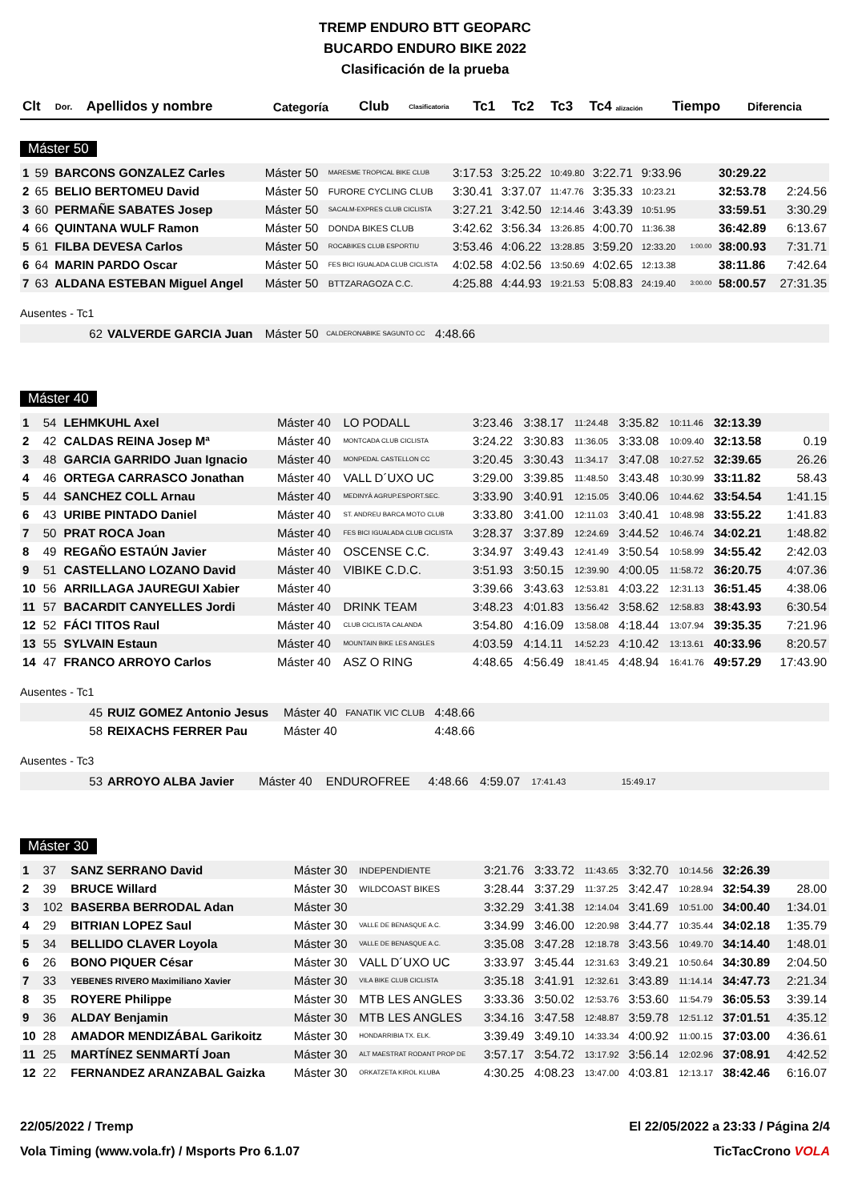TREMP ENDURO BTT GEOPARC
BUCARDO ENDURO BIKE 2022
Clasificación de la prueba
| Clt | Dor. | Apellidos y nombre | Categoría | Club | Clasificatoria | Tc1 | Tc2 | Tc3 | Tc4 alización | Tiempo | Diferencia |
| --- | --- | --- | --- | --- | --- | --- | --- | --- | --- | --- | --- |
Máster 50
| 1 | 59 | BARCONS GONZALEZ Carles | Máster 50 | MARESME TROPICAL BIKE CLUB | 3:17.53 | 3:25.22 | 10:49.80 | 3:22.71 | 9:33.96 | | 30:29.22 | |
| 2 | 65 | BELIO BERTOMEU David | Máster 50 | FURORE CYCLING CLUB | 3:30.41 | 3:37.07 | 11:47.76 | 3:35.33 | 10:23.21 | | 32:53.78 | 2:24.56 |
| 3 | 60 | PERMAÑE SABATES Josep | Máster 50 | SACALM-EXPRES CLUB CICLISTA | 3:27.21 | 3:42.50 | 12:14.46 | 3:43.39 | 10:51.95 | | 33:59.51 | 3:30.29 |
| 4 | 66 | QUINTANA WULF Ramon | Máster 50 | DONDA BIKES CLUB | 3:42.62 | 3:56.34 | 13:26.85 | 4:00.70 | 11:36.38 | | 36:42.89 | 6:13.67 |
| 5 | 61 | FILBA DEVESA Carlos | Máster 50 | ROCABIKES CLUB ESPORTIU | 3:53.46 | 4:06.22 | 13:28.85 | 3:59.20 | 12:33.20 | 1:00.00 | 38:00.93 | 7:31.71 |
| 6 | 64 | MARIN PARDO Oscar | Máster 50 | FES BICI IGUALADA CLUB CICLISTA | 4:02.58 | 4:02.56 | 13:50.69 | 4:02.65 | 12:13.38 | | 38:11.86 | 7:42.64 |
| 7 | 63 | ALDANA ESTEBAN Miguel Angel | Máster 50 | BTTZARAGOZA C.C. | 4:25.88 | 4:44.93 | 19:21.53 | 5:08.83 | 24:19.40 | 3:00.00 | 58:00.57 | 27:31.35 |
Ausentes - Tc1
| 62 | VALVERDE GARCIA Juan | Máster 50 | CALDERONABIKE SAGUNTO CC | 4:48.66 | |
Máster 40
| 1 | 54 | LEHMKUHL Axel | Máster 40 | LO PODALL | 3:23.46 | 3:38.17 | 11:24.48 | 3:35.82 | 10:11.46 | 32:13.39 | |
| 2 | 42 | CALDAS REINA Josep Mª | Máster 40 | MONTCADA CLUB CICLISTA | 3:24.22 | 3:30.83 | 11:36.05 | 3:33.08 | 10:09.40 | 32:13.58 | 0.19 |
| 3 | 48 | GARCIA GARRIDO Juan Ignacio | Máster 40 | MONPEDAL CASTELLON CC | 3:20.45 | 3:30.43 | 11:34.17 | 3:47.08 | 10:27.52 | 32:39.65 | 26.26 |
| 4 | 46 | ORTEGA CARRASCO Jonathan | Máster 40 | VALL D´UXO UC | 3:29.00 | 3:39.85 | 11:48.50 | 3:43.48 | 10:30.99 | 33:11.82 | 58.43 |
| 5 | 44 | SANCHEZ COLL Arnau | Máster 40 | MEDINYÀ AGRUP.ESPORT.SEC. | 3:33.90 | 3:40.91 | 12:15.05 | 3:40.06 | 10:44.62 | 33:54.54 | 1:41.15 |
| 6 | 43 | URIBE PINTADO Daniel | Máster 40 | ST. ANDREU BARCA MOTO CLUB | 3:33.80 | 3:41.00 | 12:11.03 | 3:40.41 | 10:48.98 | 33:55.22 | 1:41.83 |
| 7 | 50 | PRAT ROCA Joan | Máster 40 | FES BICI IGUALADA CLUB CICLISTA | 3:28.37 | 3:37.89 | 12:24.69 | 3:44.52 | 10:46.74 | 34:02.21 | 1:48.82 |
| 8 | 49 | REGAÑO ESTAÚN Javier | Máster 40 | OSCENSE C.C. | 3:34.97 | 3:49.43 | 12:41.49 | 3:50.54 | 10:58.99 | 34:55.42 | 2:42.03 |
| 9 | 51 | CASTELLANO LOZANO David | Máster 40 | VIBIKE C.D.C. | 3:51.93 | 3:50.15 | 12:39.90 | 4:00.05 | 11:58.72 | 36:20.75 | 4:07.36 |
| 10 | 56 | ARRILLAGA JAUREGUI Xabier | Máster 40 | | 3:39.66 | 3:43.63 | 12:53.81 | 4:03.22 | 12:31.13 | 36:51.45 | 4:38.06 |
| 11 | 57 | BACARDIT CANYELLES Jordi | Máster 40 | DRINK TEAM | 3:48.23 | 4:01.83 | 13:56.42 | 3:58.62 | 12:58.83 | 38:43.93 | 6:30.54 |
| 12 | 52 | FÁCI TITOS Raul | Máster 40 | CLUB CICLISTA CALANDA | 3:54.80 | 4:16.09 | 13:58.08 | 4:18.44 | 13:07.94 | 39:35.35 | 7:21.96 |
| 13 | 55 | SYLVAIN Estaun | Máster 40 | MOUNTAIN BIKE LES ANGLES | 4:03.59 | 4:14.11 | 14:52.23 | 4:10.42 | 13:13.61 | 40:33.96 | 8:20.57 |
| 14 | 47 | FRANCO ARROYO Carlos | Máster 40 | ASZ O RING | 4:48.65 | 4:56.49 | 18:41.45 | 4:48.94 | 16:41.76 | 49:57.29 | 17:43.90 |
Ausentes - Tc1
| 45 | RUIZ GOMEZ Antonio Jesus | Máster 40 | FANATIK VIC CLUB | 4:48.66 | |
| 58 | REIXACHS FERRER Pau | Máster 40 | | 4:48.66 | |
Ausentes - Tc3
| 53 | ARROYO ALBA Javier | Máster 40 | ENDUROFREE | 4:48.66 | 4:59.07 | 17:41.43 | | 15:49.17 | |
Máster 30
| 1 | 37 | SANZ SERRANO David | Máster 30 | INDEPENDIENTE | 3:21.76 | 3:33.72 | 11:43.65 | 3:32.70 | 10:14.56 | 32:26.39 | |
| 2 | 39 | BRUCE Willard | Máster 30 | WILDCOAST BIKES | 3:28.44 | 3:37.29 | 11:37.25 | 3:42.47 | 10:28.94 | 32:54.39 | 28.00 |
| 3 | 102 | BASERBA BERRODAL Adan | Máster 30 | | 3:32.29 | 3:41.38 | 12:14.04 | 3:41.69 | 10:51.00 | 34:00.40 | 1:34.01 |
| 4 | 29 | BITRIAN LOPEZ Saul | Máster 30 | VALLE DE BENASQUE A.C. | 3:34.99 | 3:46.00 | 12:20.98 | 3:44.77 | 10:35.44 | 34:02.18 | 1:35.79 |
| 5 | 34 | BELLIDO CLAVER Loyola | Máster 30 | VALLE DE BENASQUE A.C. | 3:35.08 | 3:47.28 | 12:18.78 | 3:43.56 | 10:49.70 | 34:14.40 | 1:48.01 |
| 6 | 26 | BONO PIQUER César | Máster 30 | VALL D´UXO UC | 3:33.97 | 3:45.44 | 12:31.63 | 3:49.21 | 10:50.64 | 34:30.89 | 2:04.50 |
| 7 | 33 | YEBENES RIVERO Maximiliano Xavier | Máster 30 | VILA BIKE CLUB CICLISTA | 3:35.18 | 3:41.91 | 12:32.61 | 3:43.89 | 11:14.14 | 34:47.73 | 2:21.34 |
| 8 | 35 | ROYERE Philippe | Máster 30 | MTB LES ANGLES | 3:33.36 | 3:50.02 | 12:53.76 | 3:53.60 | 11:54.79 | 36:05.53 | 3:39.14 |
| 9 | 36 | ALDAY Benjamin | Máster 30 | MTB LES ANGLES | 3:34.16 | 3:47.58 | 12:48.87 | 3:59.78 | 12:51.12 | 37:01.51 | 4:35.12 |
| 10 | 28 | AMADOR MENDIZÁBAL Garikoitz | Máster 30 | HONDARRIBIA TX. ELK. | 3:39.49 | 3:49.10 | 14:33.34 | 4:00.92 | 11:00.15 | 37:03.00 | 4:36.61 |
| 11 | 25 | MARTÍNEZ SENMARTÍ Joan | Máster 30 | ALT MAESTRAT RODANT PROP DE | 3:57.17 | 3:54.72 | 13:17.92 | 3:56.14 | 12:02.96 | 37:08.91 | 4:42.52 |
| 12 | 22 | FERNANDEZ ARANZABAL Gaizka | Máster 30 | ORKATZETA KIROL KLUBA | 4:30.25 | 4:08.23 | 13:47.00 | 4:03.81 | 12:13.17 | 38:42.46 | 6:16.07 |
22/05/2022 / Tremp
Vola Timing (www.vola.fr) / Msports Pro 6.1.07
El 22/05/2022 a 23:33 / Página 2/4
TicTacCrono VOLA